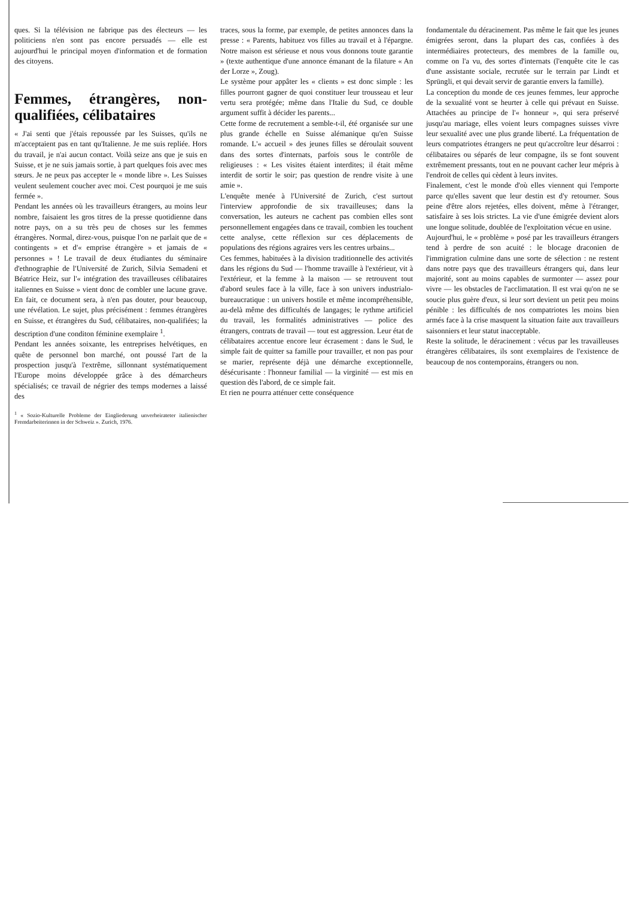ques. Si la télévision ne fabrique pas des électeurs — les politiciens n'en sont pas encore persuadés — elle est aujourd'hui le principal moyen d'information et de formation des citoyens.
Femmes, étrangères, non-qualifiées, célibataires
« J'ai senti que j'étais repoussée par les Suisses, qu'ils ne m'acceptaient pas en tant qu'Italienne. Je me suis repliée. Hors du travail, je n'ai aucun contact. Voilà seize ans que je suis en Suisse, et je ne suis jamais sortie, à part quelques fois avec mes sœurs. Je ne peux pas accepter le « monde libre ». Les Suisses veulent seulement coucher avec moi. C'est pourquoi je me suis fermée ».
Pendant les années où les travailleurs étrangers, au moins leur nombre, faisaient les gros titres de la presse quotidienne dans notre pays, on a su très peu de choses sur les femmes étrangères. Normal, direz-vous, puisque l'on ne parlait que de « contingents » et d'« emprise étrangère » et jamais de « personnes » ! Le travail de deux étudiantes du séminaire d'ethnographie de l'Université de Zurich, Silvia Semadeni et Béatrice Heiz, sur l'« intégration des travailleuses célibataires italiennes en Suisse » vient donc de combler une lacune grave. En fait, ce document sera, à n'en pas douter, pour beaucoup, une révélation. Le sujet, plus précisément : femmes étrangères en Suisse, et étrangères du Sud, célibataires, non-qualifiées; la description d'une conditon féminine exemplaire <sup>1</sup>.
Pendant les années soixante, les entreprises helvétiques, en quête de personnel bon marché, ont poussé l'art de la prospection jusqu'à l'extrême, sillonnant systématiquement l'Europe moins développée grâce à des démarcheurs spécialisés; ce travail de négrier des temps modernes a laissé des
<sup>1</sup> « Sozio-Kulturelle Probleme der Eingliederung unverheirateter italienischer Fremdarbeiterinnen in der Schweiz ». Zurich, 1976.
traces, sous la forme, par exemple, de petites annonces dans la presse : « Parents, habituez vos filles au travail et à l'épargne. Notre maison est sérieuse et nous vous donnons toute garantie » (texte authentique d'une annonce émanant de la filature « An der Lorze », Zoug).
Le système pour appâter les « clients » est donc simple : les filles pourront gagner de quoi constituer leur trousseau et leur vertu sera protégée; même dans l'Italie du Sud, ce double argument suffit à décider les parents...
Cette forme de recrutement a semble-t-il, été organisée sur une plus grande échelle en Suisse alémanique qu'en Suisse romande. L'« accueil » des jeunes filles se déroulait souvent dans des sortes d'internats, parfois sous le contrôle de religieuses : « Les visites étaient interdites; il était même interdit de sortir le soir; pas question de rendre visite à une amie ».
L'enquête menée à l'Université de Zurich, c'est surtout l'interview approfondie de six travailleuses; dans la conversation, les auteurs ne cachent pas combien elles sont personnellement engagées dans ce travail, combien les touchent cette analyse, cette réflexion sur ces déplacements de populations des régions agraires vers les centres urbains...
Ces femmes, habituées à la division traditionnelle des activités dans les régions du Sud — l'homme travaille à l'extérieur, vit à l'extérieur, et la femme à la maison — se retrouvent tout d'abord seules face à la ville, face à son univers industrialo-bureaucratique : un univers hostile et même incompréhensible, au-delà même des difficultés de langages; le rythme artificiel du travail, les formalités administratives — police des étrangers, contrats de travail — tout est aggression. Leur état de célibataires accentue encore leur écrasement : dans le Sud, le simple fait de quitter sa famille pour travailler, et non pas pour se marier, représente déjà une démarche exceptionnelle, désécurisante : l'honneur familial — la virginité — est mis en question dès l'abord, de ce simple fait.
Et rien ne pourra atténuer cette conséquence
fondamentale du déracinement. Pas même le fait que les jeunes émigrées seront, dans la plupart des cas, confiées à des intermédiaires protecteurs, des membres de la famille ou, comme on l'a vu, des sortes d'internats (l'enquête cite le cas d'une assistante sociale, recrutée sur le terrain par Lindt et Sprüngli, et qui devait servir de garantie envers la famille).
La conception du monde de ces jeunes femmes, leur approche de la sexualité vont se heurter à celle qui prévaut en Suisse. Attachées au principe de l'« honneur », qui sera préservé jusqu'au mariage, elles voient leurs compagnes suisses vivre leur sexualité avec une plus grande liberté. La fréquentation de leurs compatriotes étrangers ne peut qu'accroître leur désarroi : célibataires ou séparés de leur compagne, ils se font souvent extrêmement pressants, tout en ne pouvant cacher leur mépris à l'endroit de celles qui cèdent à leurs invites.
Finalement, c'est le monde d'où elles viennent qui l'emporte parce qu'elles savent que leur destin est d'y retourner. Sous peine d'être alors rejetées, elles doivent, même à l'étranger, satisfaire à ses lois strictes. La vie d'une émigrée devient alors une longue solitude, doublée de l'exploitation vécue en usine.
Aujourd'hui, le « problème » posé par les travailleurs étrangers tend à perdre de son acuité : le blocage draconien de l'immigration culmine dans une sorte de sélection : ne restent dans notre pays que des travailleurs étrangers qui, dans leur majorité, sont au moins capables de surmonter — assez pour vivre — les obstacles de l'acclimatation. Il est vrai qu'on ne se soucie plus guère d'eux, si leur sort devient un petit peu moins pénible : les difficultés de nos compatriotes les moins bien armés face à la crise masquent la situation faite aux travailleurs saisonniers et leur statut inacceptable.
Reste la solitude, le déracinement : vécus par les travailleuses étrangères célibataires, ils sont exemplaires de l'existence de beaucoup de nos contemporains, étrangers ou non.